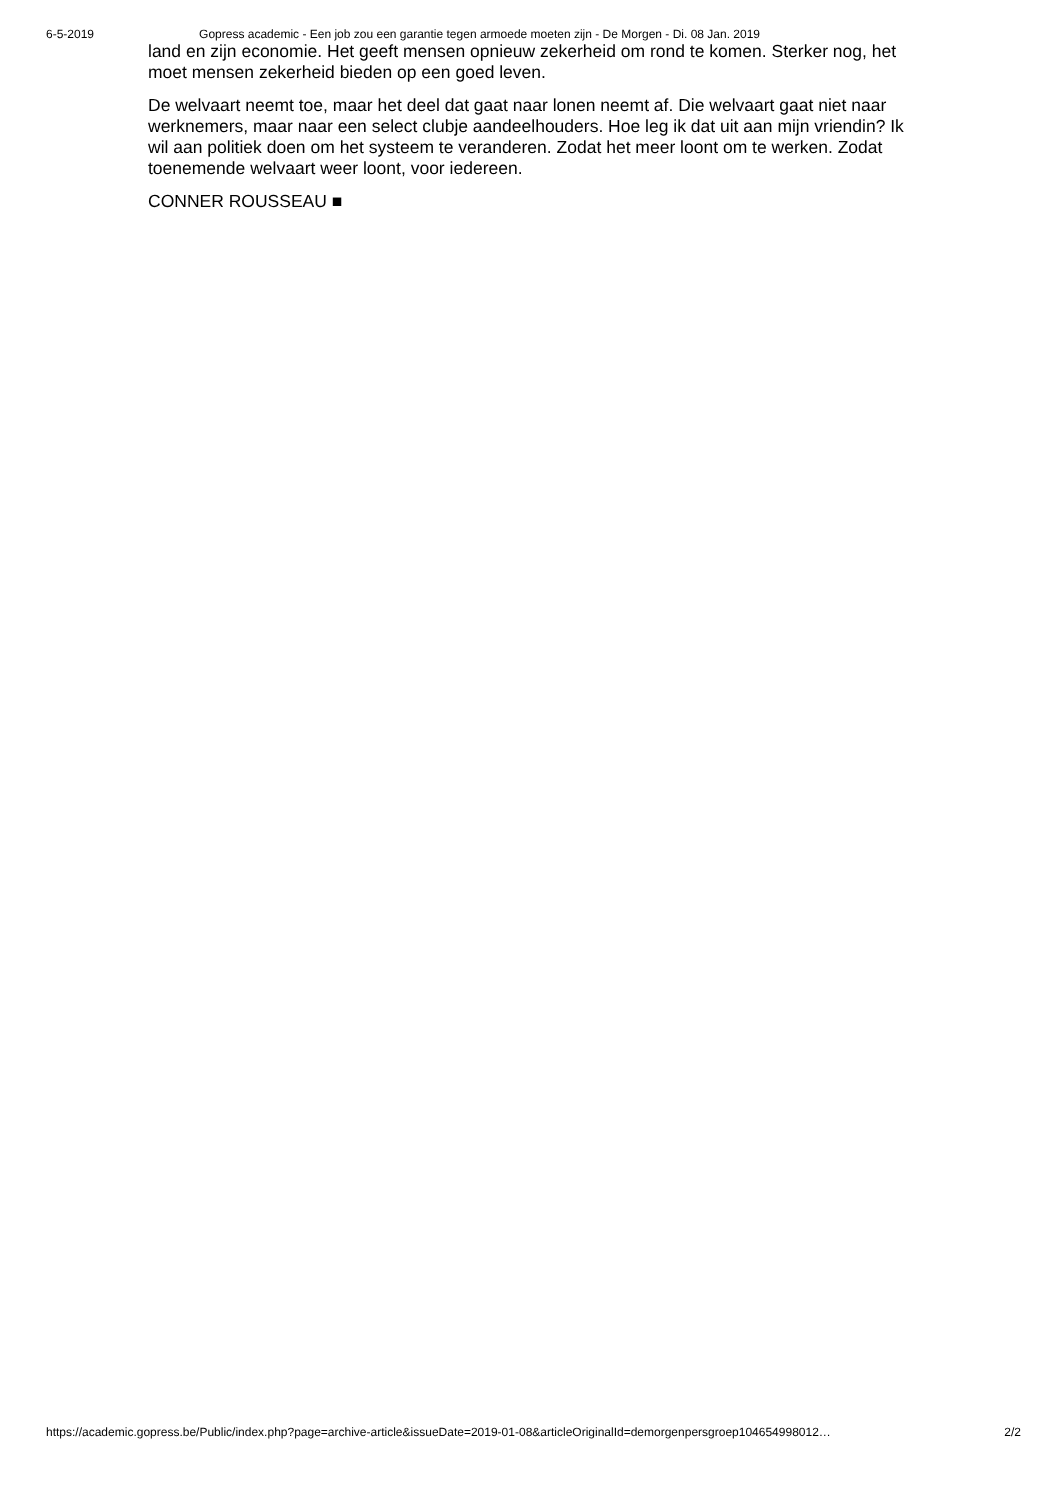6-5-2019 Gopress academic - Een job zou een garantie tegen armoede moeten zijn - De Morgen - Di. 08 Jan. 2019
land en zijn economie. Het geeft mensen opnieuw zekerheid om rond te komen. Sterker nog, het moet mensen zekerheid bieden op een goed leven.
De welvaart neemt toe, maar het deel dat gaat naar lonen neemt af. Die welvaart gaat niet naar werknemers, maar naar een select clubje aandeelhouders. Hoe leg ik dat uit aan mijn vriendin? Ik wil aan politiek doen om het systeem te veranderen. Zodat het meer loont om te werken. Zodat toenemende welvaart weer loont, voor iedereen.
CONNER ROUSSEAU ■
https://academic.gopress.be/Public/index.php?page=archive-article&issueDate=2019-01-08&articleOriginalId=demorgenpersgroep104654998012… 2/2